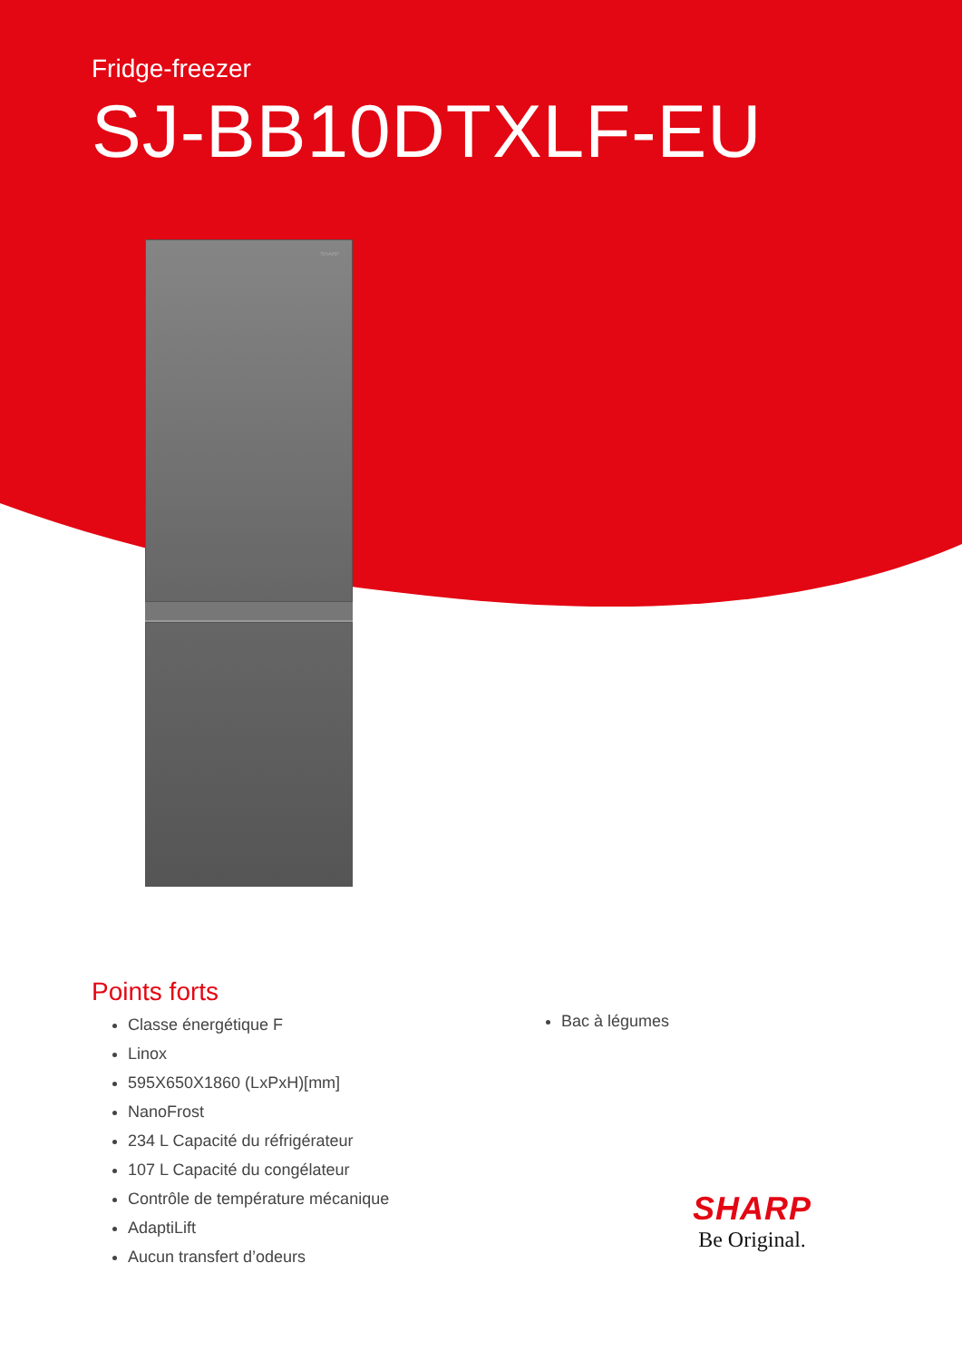Fridge-freezer
SJ-BB10DTXLF-EU
SHARP
Points forts
Classe énergétique F
Linox
595X650X1860 (LxPxH)[mm]
NanoFrost
234 L Capacité du réfrigérateur
107 L Capacité du congélateur
Contrôle de température mécanique
AdaptiLift
Aucun transfert d’odeurs
Bac à légumes
SHARP
Be Original.